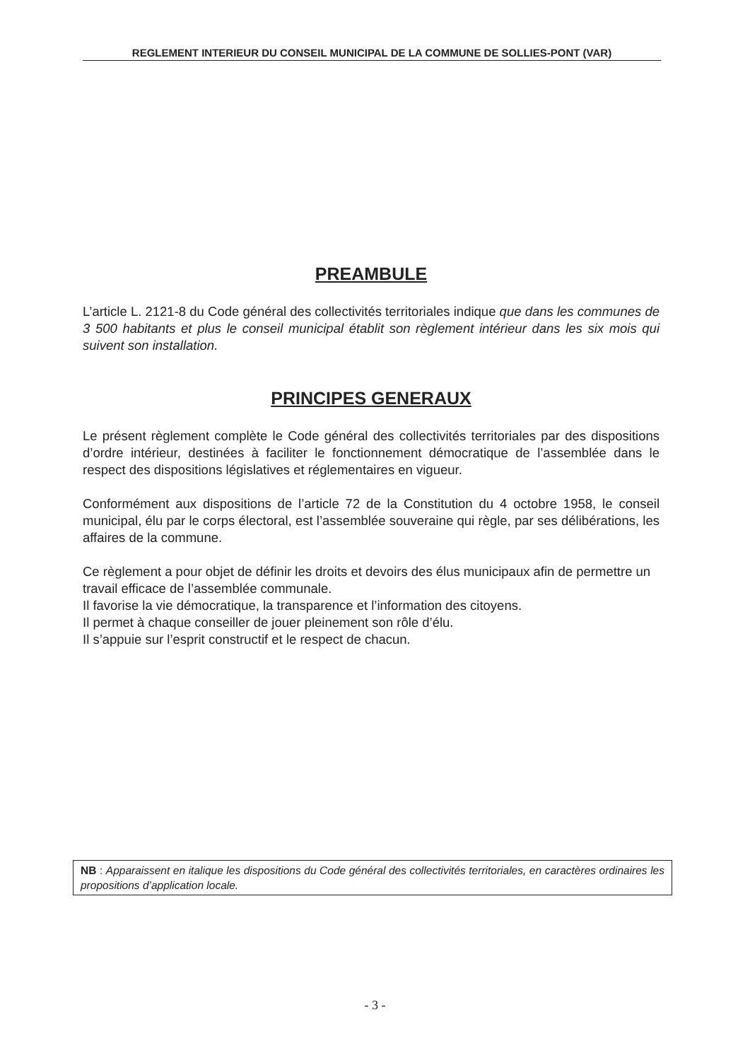REGLEMENT INTERIEUR DU CONSEIL MUNICIPAL DE LA COMMUNE DE SOLLIES-PONT (VAR)
PREAMBULE
L’article L. 2121-8 du Code général des collectivités territoriales indique que dans les communes de 3 500 habitants et plus le conseil municipal établit son règlement intérieur dans les six mois qui suivent son installation.
PRINCIPES GENERAUX
Le présent règlement complète le Code général des collectivités territoriales par des dispositions d’ordre intérieur, destinées à faciliter le fonctionnement démocratique de l’assemblée dans le respect des dispositions législatives et réglementaires en vigueur.
Conformément aux dispositions de l’article 72 de la Constitution du 4 octobre 1958, le conseil municipal, élu par le corps électoral, est l’assemblée souveraine qui règle, par ses délibérations, les affaires de la commune.
Ce règlement a pour objet de définir les droits et devoirs des élus municipaux afin de permettre un travail efficace de l’assemblée communale.
Il favorise la vie démocratique, la transparence et l’information des citoyens.
Il permet à chaque conseiller de jouer pleinement son rôle d’élu.
Il s’appuie sur l’esprit constructif et le respect de chacun.
NB : Apparaissent en italique les dispositions du Code général des collectivités territoriales, en caractères ordinaires les propositions d’application locale.
- 3 -